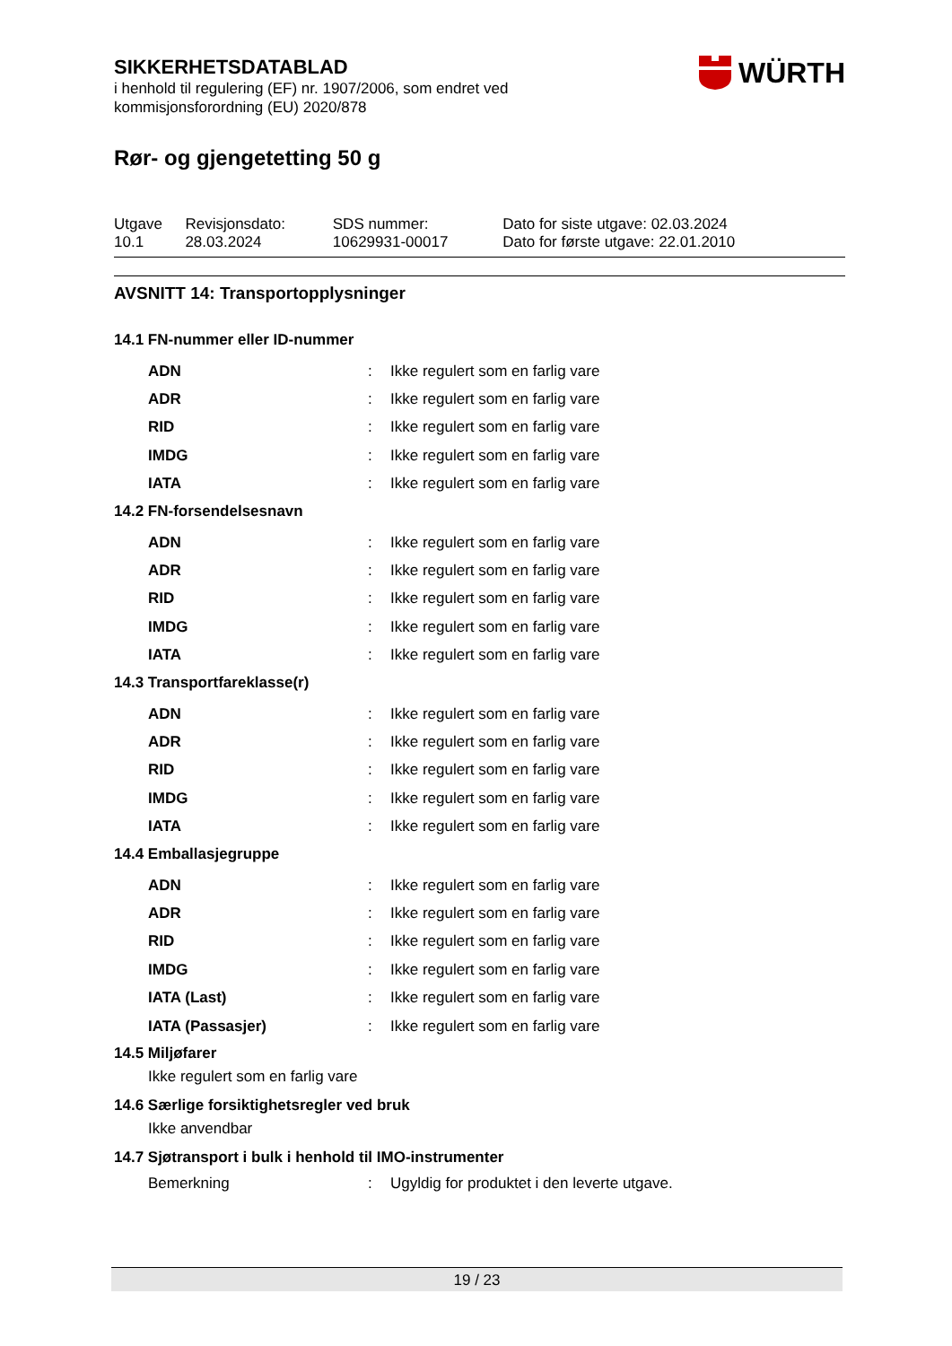WÜRTH
SIKKERHETSDATABLAD
i henhold til regulering (EF) nr. 1907/2006, som endret ved
kommisjonsforordning (EU) 2020/878
Rør- og gjengetetting 50 g
| Utgave 10.1 | Revisjonsdato: 28.03.2024 | SDS nummer: 10629931-00017 | Dato for siste utgave: 02.03.2024 Dato for første utgave: 22.01.2010 |
AVSNITT 14: Transportopplysninger
14.1 FN-nummer eller ID-nummer
| ADN | : | Ikke regulert som en farlig vare |
| ADR | : | Ikke regulert som en farlig vare |
| RID | : | Ikke regulert som en farlig vare |
| IMDG | : | Ikke regulert som en farlig vare |
| IATA | : | Ikke regulert som en farlig vare |
14.2 FN-forsendelsesnavn
| ADN | : | Ikke regulert som en farlig vare |
| ADR | : | Ikke regulert som en farlig vare |
| RID | : | Ikke regulert som en farlig vare |
| IMDG | : | Ikke regulert som en farlig vare |
| IATA | : | Ikke regulert som en farlig vare |
14.3 Transportfareklasse(r)
| ADN | : | Ikke regulert som en farlig vare |
| ADR | : | Ikke regulert som en farlig vare |
| RID | : | Ikke regulert som en farlig vare |
| IMDG | : | Ikke regulert som en farlig vare |
| IATA | : | Ikke regulert som en farlig vare |
14.4 Emballasjegruppe
| ADN | : | Ikke regulert som en farlig vare |
| ADR | : | Ikke regulert som en farlig vare |
| RID | : | Ikke regulert som en farlig vare |
| IMDG | : | Ikke regulert som en farlig vare |
| IATA (Last) | : | Ikke regulert som en farlig vare |
| IATA (Passasjer) | : | Ikke regulert som en farlig vare |
14.5 Miljøfarer
Ikke regulert som en farlig vare
14.6 Særlige forsiktighetsregler ved bruk
Ikke anvendbar
14.7 Sjøtransport i bulk i henhold til IMO-instrumenter
| Bemerkning | : | Ugyldig for produktet i den leverte utgave. |
19 / 23